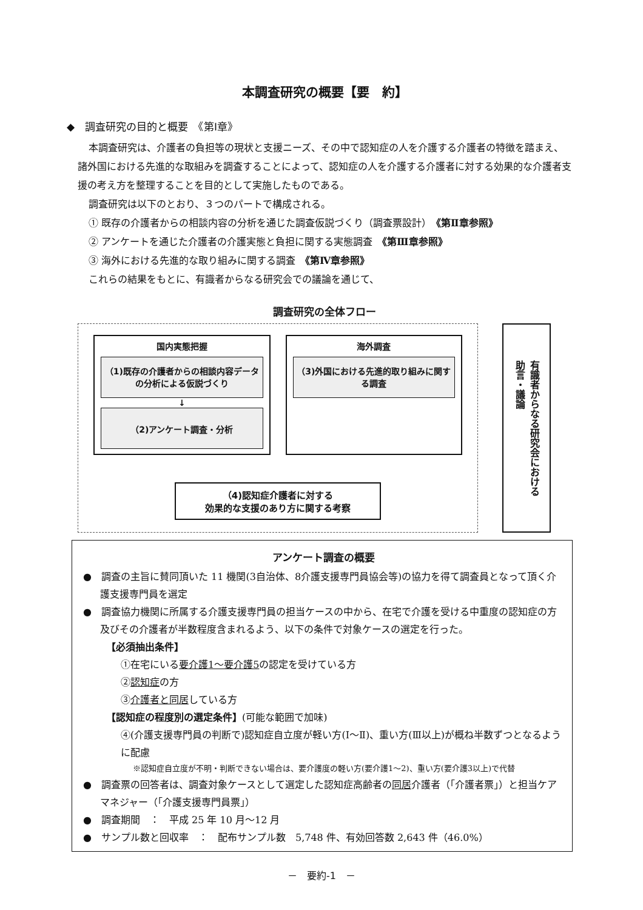本調査研究の概要【要　約】
◆　調査研究の目的と概要　《第Ⅰ章》
本調査研究は、介護者の負担等の現状と支援ニーズ、その中で認知症の人を介護する介護者の特徴を踏まえ、諸外国における先進的な取組みを調査することによって、認知症の人を介護する介護者に対する効果的な介護者支援の考え方を整理することを目的として実施したものである。
調査研究は以下のとおり、３つのパートで構成される。
① 既存の介護者からの相談内容の分析を通じた調査仮説づくり（調査票設計）　《第Ⅱ章参照》
② アンケートを通じた介護者の介護実態と負担に関する実態調査　《第Ⅲ章参照》
③ 海外における先進的な取り組みに関する調査　《第Ⅳ章参照》
これらの結果をもとに、有識者からなる研究会での議論を通じて、
調査研究の全体フロー
国内実態把握
（1)既存の介護者からの相談内容データの分析による仮説づくり
↓
（2)アンケート調査・分析
海外調査
（3)外国における先進的取り組みに関する調査
（4)認知症介護者に対する
効果的な支援のあり方に関する考察
有識者からなる研究会における
助言・議論
アンケート調査の概要
●　調査の主旨に賛同頂いた 11 機関(3自治体、8介護支援専門員協会等)の協力を得て調査員となって頂く介護支援専門員を選定
●　調査協力機関に所属する介護支援専門員の担当ケースの中から、在宅で介護を受ける中重度の認知症の方及びその介護者が半数程度含まれるよう、以下の条件で対象ケースの選定を行った。
【必須抽出条件】
①在宅にいる要介護1～要介護5の認定を受けている方
②認知症の方
③介護者と同居している方
【認知症の程度別の選定条件】(可能な範囲で加味)
④(介護支援専門員の判断で)認知症自立度が軽い方(Ⅰ～Ⅱ)、重い方(Ⅲ以上)が概ね半数ずつとなるように配慮
※認知症自立度が不明・判断できない場合は、要介護度の軽い方(要介護1～2)、重い方(要介護3以上)で代替
●　調査票の回答者は、調査対象ケースとして選定した認知症高齢者の同居介護者（｢介護者票｣）と担当ケアマネジャー（｢介護支援専門員票｣）
●　調査期間　：　平成 25 年 10 月～12 月
●　サンプル数と回収率　：　配布サンプル数　5,748 件、有効回答数 2,643 件（46.0%）
－　要約-1　－